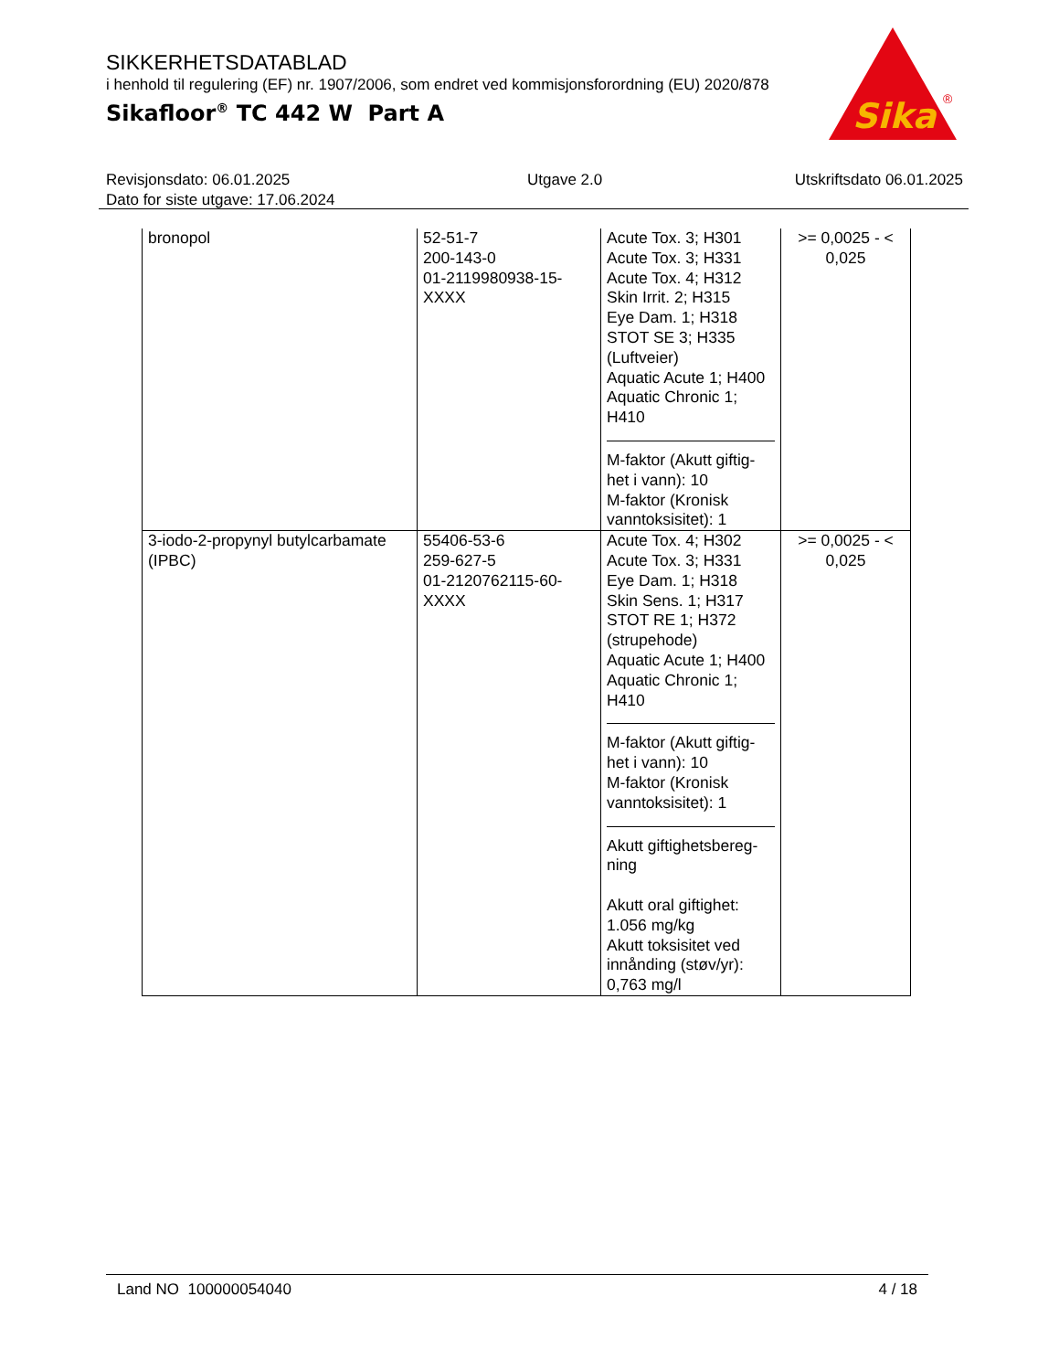SIKKERHETSDATABLAD
i henhold til regulering (EF) nr. 1907/2006, som endret ved kommisjonsforordning (EU) 2020/878
Sikafloor<sup>®</sup> TC 442 W Part A
Sika
®
Revisjonsdato: 06.01.2025
Dato for siste utgave: 17.06.2024
Utgave 2.0 Utskriftsdato 06.01.2025
| bronopol | 52-51-7 200-143-0 01-2119980938-15-XXXX | Acute Tox. 3; H301 Acute Tox. 3; H331 Acute Tox. 4; H312 Skin Irrit. 2; H315 Eye Dam. 1; H318 STOT SE 3; H335 (Luftveier) Aquatic Acute 1; H400 Aquatic Chronic 1; H410 M-faktor (Akutt giftig-het i vann): 10 M-faktor (Kronisk vanntoksisitet): 1 | >= 0,0025 - < 0,025 |
| 3-iodo-2-propynyl butylcarbamate (IPBC) | 55406-53-6 259-627-5 01-2120762115-60-XXXX | Acute Tox. 4; H302 Acute Tox. 3; H331 Eye Dam. 1; H318 Skin Sens. 1; H317 STOT RE 1; H372 (strupehode) Aquatic Acute 1; H400 Aquatic Chronic 1; H410 M-faktor (Akutt giftig-het i vann): 10 M-faktor (Kronisk vanntoksisitet): 1 Akutt giftighetsbereg-ning Akutt oral giftighet: 1.056 mg/kg Akutt toksisitet ved innånding (støv/yr): 0,763 mg/l | >= 0,0025 - < 0,025 |
Land NO 100000054040 4 / 18